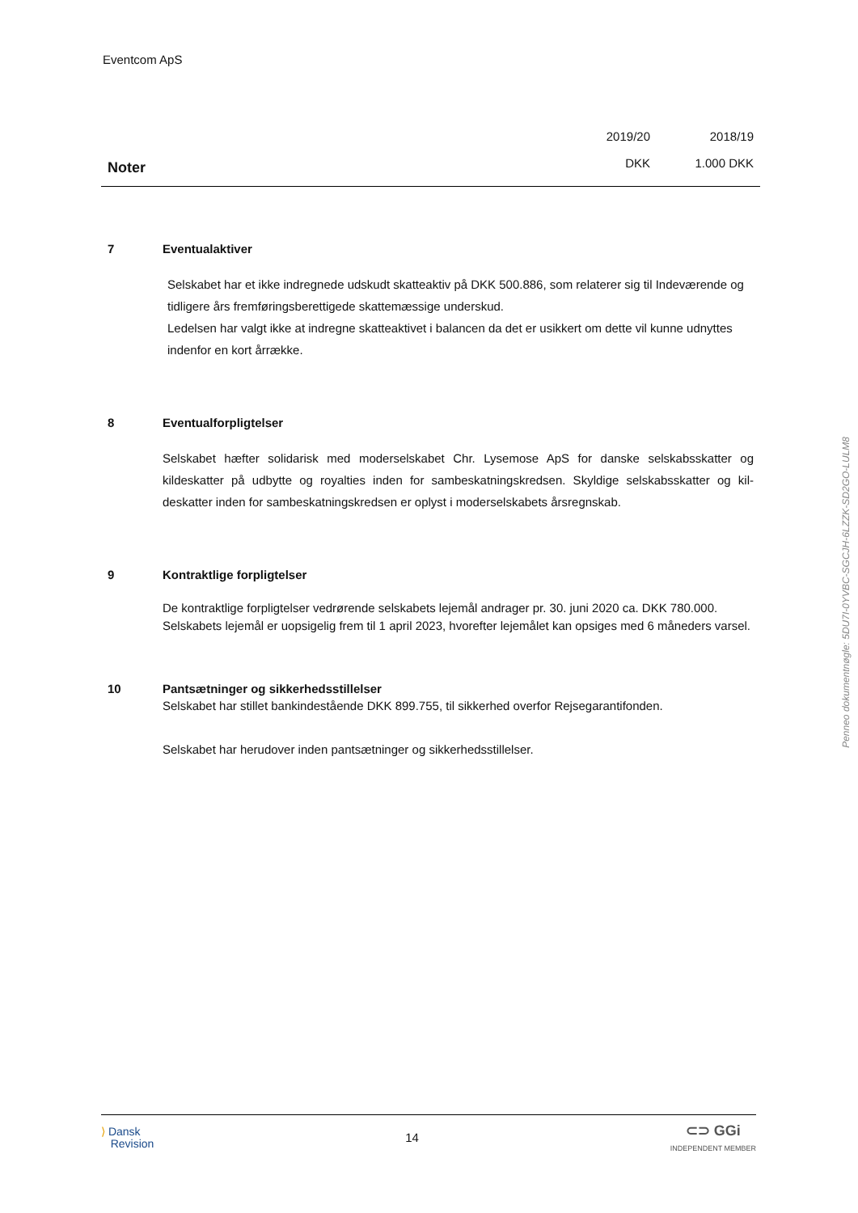Eventcom ApS
Noter
2019/20
DKK
2018/19
1.000 DKK
7 Eventualaktiver
Selskabet har et ikke indregnede udskudt skatteaktiv på DKK 500.886, som relaterer sig til Indeværende og tidligere års fremføringsberettigede skattemæssige underskud.
Ledelsen har valgt ikke at indregne skatteaktivet i balancen da det er usikkert om dette vil kunne udnyttes indenfor en kort årrække.
8 Eventualforpligtelser
Selskabet hæfter solidarisk med moderselskabet Chr. Lysemose ApS for danske selskabsskatter og kildeskatter på udbytte og royalties inden for sambeskatningskredsen. Skyldige selskabsskatter og kil-deskatter inden for sambeskatningskredsen er oplyst i moderselskabets årsregnskab.
9 Kontraktlige forpligtelser
De kontraktlige forpligtelser vedrørende selskabets lejemål andrager pr. 30. juni 2020 ca. DKK 780.000. Selskabets lejemål er uopsigelig frem til 1 april 2023, hvorefter lejemålet kan opsiges med 6 måneders varsel.
10 Pantsætninger og sikkerhedsstillelser
Selskabet har stillet bankindestående DKK 899.755, til sikkerhed overfor Rejsegarantifonden.
Selskabet har herudover inden pantsætninger og sikkerhedsstillelser.
Penneo dokumentnøgle: 5DU7I-0YVBC-SGCJH-6LZZK-SD2GO-LULM8
⟩ Dansk
Revision
14
⊂⊃ GGi
INDEPENDENT MEMBER